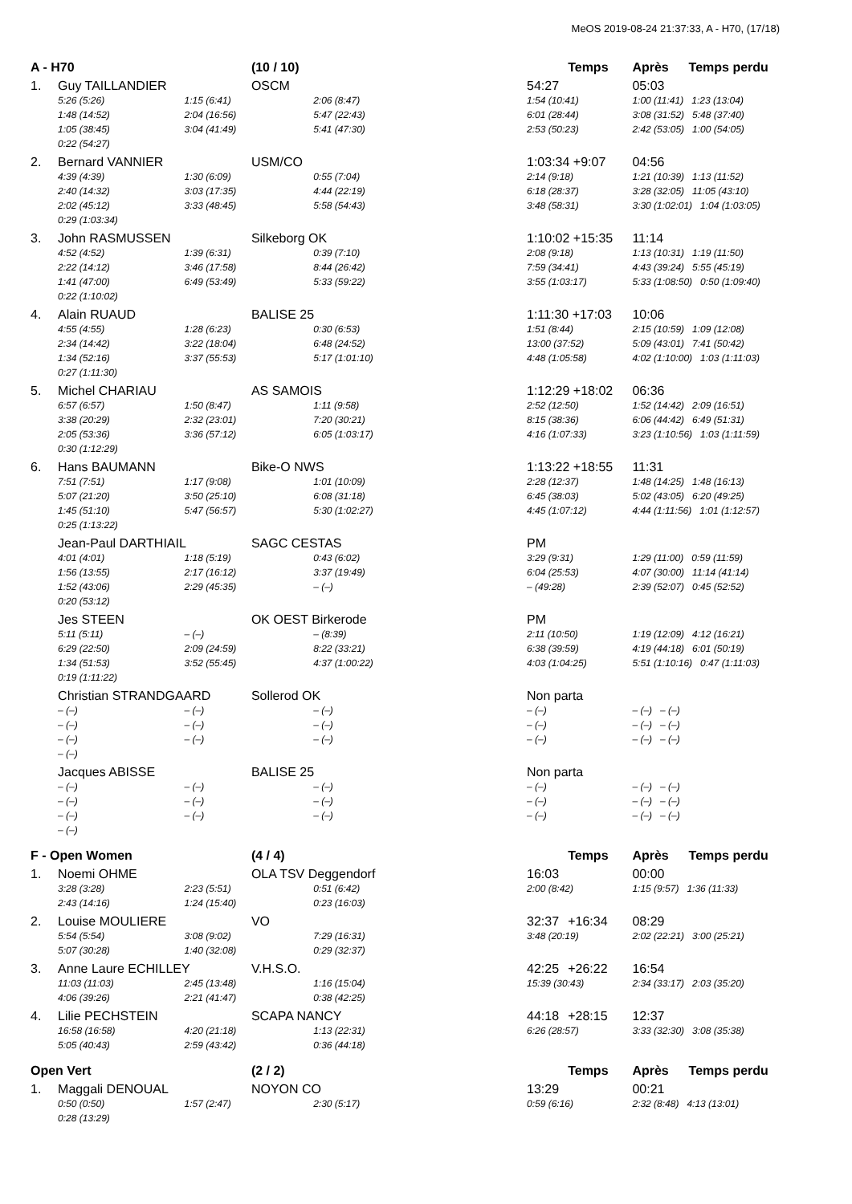MeOS 2019-08-24 21:37:33, A - H70, (17/18)
| A - H70 | | | (10 / 10) | | | Temps | Après | Temps perdu |
| 1. | Guy TAILLANDIER | | OSCM | | 54:27 | | 05:03 | |
| | 5:26 (5:26) | 1:15 (6:41) | | 2:06 (8:47) | 1:54 (10:41) | | 1:00 (11:41) 1:23 (13:04) | |
| | 1:48 (14:52) | 2:04 (16:56) | | 5:47 (22:43) | 6:01 (28:44) | | 3:08 (31:52) 5:48 (37:40) | |
| | 1:05 (38:45) | 3:04 (41:49) | | 5:41 (47:30) | 2:53 (50:23) | | 2:42 (53:05) 1:00 (54:05) | |
| | 0:22 (54:27) | | | | | | | |
| 2. | Bernard VANNIER | | USM/CO | | 1:03:34 +9:07 | | 04:56 | |
| | 4:39 (4:39) | 1:30 (6:09) | | 0:55 (7:04) | 2:14 (9:18) | | 1:21 (10:39) 1:13 (11:52) | |
| | 2:40 (14:32) | 3:03 (17:35) | | 4:44 (22:19) | 6:18 (28:37) | | 3:28 (32:05) 11:05 (43:10) | |
| | 2:02 (45:12) | 3:33 (48:45) | | 5:58 (54:43) | 3:48 (58:31) | | 3:30 (1:02:01) 1:04 (1:03:05) | |
| | 0:29 (1:03:34) | | | | | | | |
| 3. | John RASMUSSEN | | Silkeborg OK | | 1:10:02 +15:35 | | 11:14 | |
| | 4:52 (4:52) | 1:39 (6:31) | | 0:39 (7:10) | 2:08 (9:18) | | 1:13 (10:31) 1:19 (11:50) | |
| | 2:22 (14:12) | 3:46 (17:58) | | 8:44 (26:42) | 7:59 (34:41) | | 4:43 (39:24) 5:55 (45:19) | |
| | 1:41 (47:00) | 6:49 (53:49) | | 5:33 (59:22) | 3:55 (1:03:17) | | 5:33 (1:08:50) 0:50 (1:09:40) | |
| | 0:22 (1:10:02) | | | | | | | |
| 4. | Alain RUAUD | | BALISE 25 | | 1:11:30 +17:03 | | 10:06 | |
| | 4:55 (4:55) | 1:28 (6:23) | | 0:30 (6:53) | 1:51 (8:44) | | 2:15 (10:59) 1:09 (12:08) | |
| | 2:34 (14:42) | 3:22 (18:04) | | 6:48 (24:52) | 13:00 (37:52) | | 5:09 (43:01) 7:41 (50:42) | |
| | 1:34 (52:16) | 3:37 (55:53) | | 5:17 (1:01:10) | 4:48 (1:05:58) | | 4:02 (1:10:00) 1:03 (1:11:03) | |
| | 0:27 (1:11:30) | | | | | | | |
| 5. | Michel CHARIAU | | AS SAMOIS | | 1:12:29 +18:02 | | 06:36 | |
| | 6:57 (6:57) | 1:50 (8:47) | | 1:11 (9:58) | 2:52 (12:50) | | 1:52 (14:42) 2:09 (16:51) | |
| | 3:38 (20:29) | 2:32 (23:01) | | 7:20 (30:21) | 8:15 (38:36) | | 6:06 (44:42) 6:49 (51:31) | |
| | 2:05 (53:36) | 3:36 (57:12) | | 6:05 (1:03:17) | 4:16 (1:07:33) | | 3:23 (1:10:56) 1:03 (1:11:59) | |
| | 0:30 (1:12:29) | | | | | | | |
| 6. | Hans BAUMANN | | Bike-O NWS | | 1:13:22 +18:55 | | 11:31 | |
| | 7:51 (7:51) | 1:17 (9:08) | | 1:01 (10:09) | 2:28 (12:37) | | 1:48 (14:25) 1:48 (16:13) | |
| | 5:07 (21:20) | 3:50 (25:10) | | 6:08 (31:18) | 6:45 (38:03) | | 5:02 (43:05) 6:20 (49:25) | |
| | 1:45 (51:10) | 5:47 (56:57) | | 5:30 (1:02:27) | 4:45 (1:07:12) | | 4:44 (1:11:56) 1:01 (1:12:57) | |
| | 0:25 (1:13:22) | | | | | | | |
| | Jean-Paul DARTHIAIL | | SAGC CESTAS | | PM | | | |
| | 4:01 (4:01) | 1:18 (5:19) | | 0:43 (6:02) | 3:29 (9:31) | | 1:29 (11:00) 0:59 (11:59) | |
| | 1:56 (13:55) | 2:17 (16:12) | | 3:37 (19:49) | 6:04 (25:53) | | 4:07 (30:00) 11:14 (41:14) | |
| | 1:52 (43:06) | 2:29 (45:35) | | – (–) | – (49:28) | | 2:39 (52:07) 0:45 (52:52) | |
| | 0:20 (53:12) | | | | | | | |
| | Jes STEEN | | OK OEST Birkerode | | PM | | | |
| | 5:11 (5:11) | – (–) | | – (8:39) | 2:11 (10:50) | | 1:19 (12:09) 4:12 (16:21) | |
| | 6:29 (22:50) | 2:09 (24:59) | | 8:22 (33:21) | 6:38 (39:59) | | 4:19 (44:18) 6:01 (50:19) | |
| | 1:34 (51:53) | 3:52 (55:45) | | 4:37 (1:00:22) | 4:03 (1:04:25) | | 5:51 (1:10:16) 0:47 (1:11:03) | |
| | 0:19 (1:11:22) | | | | | | | |
| | Christian STRANDGAARD | | Sollerod OK | | Non parta | | | |
| | – (–) | – (–) | | – (–) | – (–) | | – (–) – (–) | |
| | – (–) | – (–) | | – (–) | – (–) | | – (–) – (–) | |
| | – (–) | – (–) | | – (–) | – (–) | | – (–) – (–) | |
| | – (–) | | | | | | | |
| | Jacques ABISSE | | BALISE 25 | | Non parta | | | |
| | – (–) | – (–) | | – (–) | – (–) | | – (–) – (–) | |
| | – (–) | – (–) | | – (–) | – (–) | | – (–) – (–) | |
| | – (–) | – (–) | | – (–) | – (–) | | – (–) – (–) | |
| | – (–) | | | | | | | |
| F - Open Women | | | (4 / 4) | | | Temps | Après | Temps perdu |
| 1. | Noemi OHME | | OLA TSV Deggendorf | | 16:03 | | 00:00 | |
| | 3:28 (3:28) | 2:23 (5:51) | | 0:51 (6:42) | 2:00 (8:42) | | 1:15 (9:57) 1:36 (11:33) | |
| | 2:43 (14:16) | 1:24 (15:40) | | 0:23 (16:03) | | | | |
| 2. | Louise MOULIERE | | VO | | 32:37 | +16:34 | 08:29 | |
| | 5:54 (5:54) | 3:08 (9:02) | | 7:29 (16:31) | 3:48 (20:19) | | 2:02 (22:21) 3:00 (25:21) | |
| | 5:07 (30:28) | 1:40 (32:08) | | 0:29 (32:37) | | | | |
| 3. | Anne Laure ECHILLEY | | V.H.S.O. | | 42:25 | +26:22 | 16:54 | |
| | 11:03 (11:03) | 2:45 (13:48) | | 1:16 (15:04) | 15:39 (30:43) | | 2:34 (33:17) 2:03 (35:20) | |
| | 4:06 (39:26) | 2:21 (41:47) | | 0:38 (42:25) | | | | |
| 4. | Lilie PECHSTEIN | | SCAPA NANCY | | 44:18 | +28:15 | 12:37 | |
| | 16:58 (16:58) | 4:20 (21:18) | | 1:13 (22:31) | 6:26 (28:57) | | 3:33 (32:30) 3:08 (35:38) | |
| | 5:05 (40:43) | 2:59 (43:42) | | 0:36 (44:18) | | | | |
| Open Vert | | | (2 / 2) | | | Temps | Après | Temps perdu |
| 1. | Maggali DENOUAL | | NOYON CO | | 13:29 | | 00:21 | |
| | 0:50 (0:50) | 1:57 (2:47) | | 2:30 (5:17) | 0:59 (6:16) | | 2:32 (8:48) 4:13 (13:01) | |
| | 0:28 (13:29) | | | | | | | |